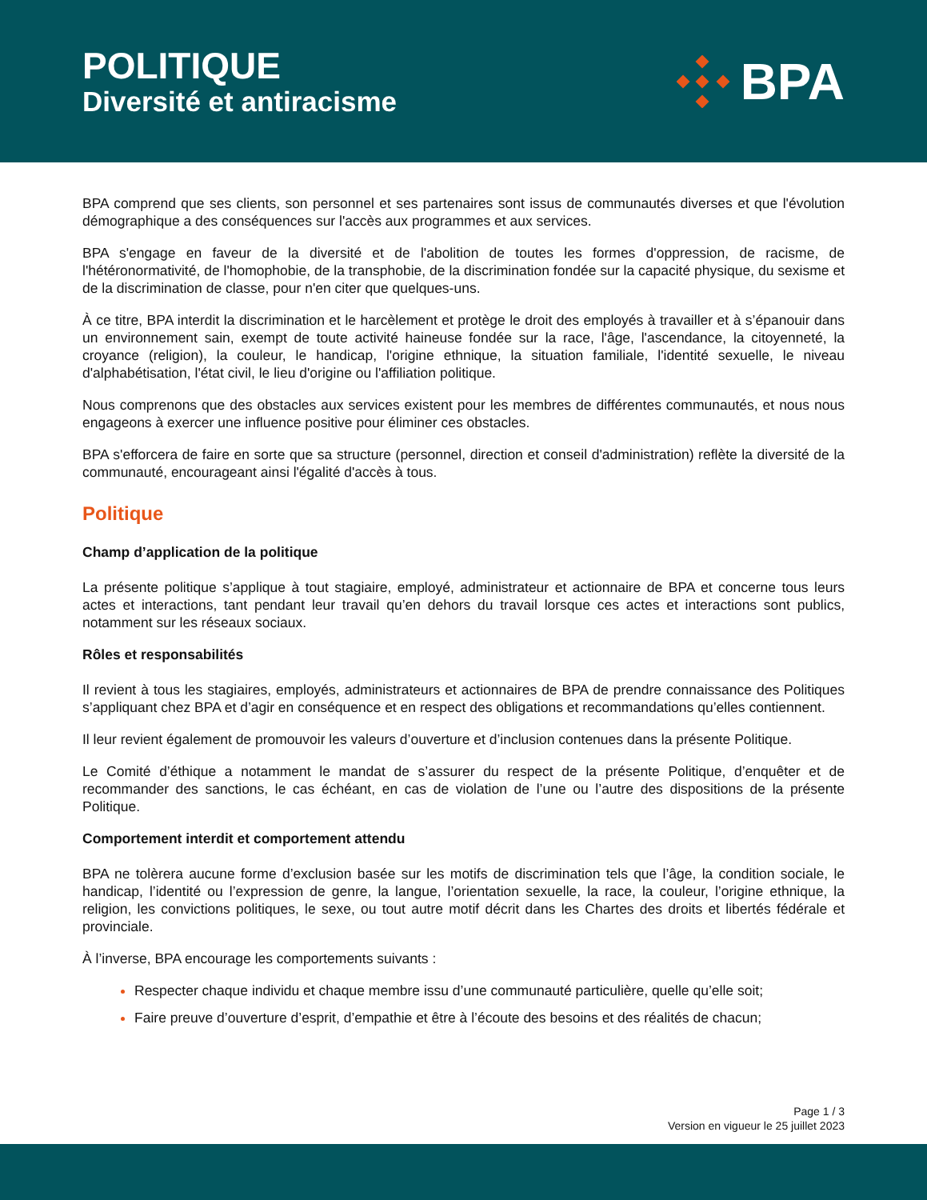POLITIQUE
Diversité et antiracisme
BPA
BPA comprend que ses clients, son personnel et ses partenaires sont issus de communautés diverses et que l'évolution démographique a des conséquences sur l'accès aux programmes et aux services.
BPA s'engage en faveur de la diversité et de l'abolition de toutes les formes d'oppression, de racisme, de l'hétéronormativité, de l'homophobie, de la transphobie, de la discrimination fondée sur la capacité physique, du sexisme et de la discrimination de classe, pour n'en citer que quelques-uns.
À ce titre, BPA interdit la discrimination et le harcèlement et protège le droit des employés à travailler et à s’épanouir dans un environnement sain, exempt de toute activité haineuse fondée sur la race, l'âge, l'ascendance, la citoyenneté, la croyance (religion), la couleur, le handicap, l'origine ethnique, la situation familiale, l'identité sexuelle, le niveau d'alphabétisation, l'état civil, le lieu d'origine ou l'affiliation politique.
Nous comprenons que des obstacles aux services existent pour les membres de différentes communautés, et nous nous engageons à exercer une influence positive pour éliminer ces obstacles.
BPA s'efforcera de faire en sorte que sa structure (personnel, direction et conseil d'administration) reflète la diversité de la communauté, encourageant ainsi l'égalité d'accès à tous.
Politique
Champ d’application de la politique
La présente politique s’applique à tout stagiaire, employé, administrateur et actionnaire de BPA et concerne tous leurs actes et interactions, tant pendant leur travail qu’en dehors du travail lorsque ces actes et interactions sont publics, notamment sur les réseaux sociaux.
Rôles et responsabilités
Il revient à tous les stagiaires, employés, administrateurs et actionnaires de BPA de prendre connaissance des Politiques s’appliquant chez BPA et d’agir en conséquence et en respect des obligations et recommandations qu’elles contiennent.
Il leur revient également de promouvoir les valeurs d’ouverture et d’inclusion contenues dans la présente Politique.
Le Comité d’éthique a notamment le mandat de s’assurer du respect de la présente Politique, d’enquêter et de recommander des sanctions, le cas échéant, en cas de violation de l’une ou l’autre des dispositions de la présente Politique.
Comportement interdit et comportement attendu
BPA ne tolèrera aucune forme d’exclusion basée sur les motifs de discrimination tels que l’âge, la condition sociale, le handicap, l’identité ou l’expression de genre, la langue, l’orientation sexuelle, la race, la couleur, l’origine ethnique, la religion, les convictions politiques, le sexe, ou tout autre motif décrit dans les Chartes des droits et libertés fédérale et provinciale.
À l’inverse, BPA encourage les comportements suivants :
Respecter chaque individu et chaque membre issu d’une communauté particulière, quelle qu’elle soit;
Faire preuve d’ouverture d’esprit, d’empathie et être à l’écoute des besoins et des réalités de chacun;
Page 1 / 3
Version en vigueur le 25 juillet 2023